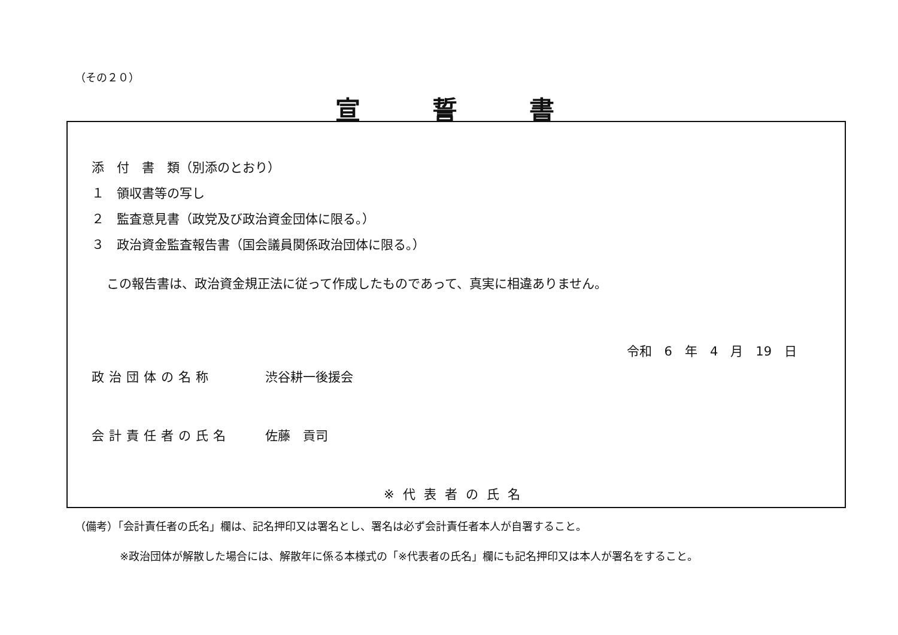（その２０）
宣誓書
添　付　書　類（別添のとおり）
１　領収書等の写し
２　監査意見書（政党及び政治資金団体に限る。）
３　政治資金監査報告書（国会議員関係政治団体に限る。）
この報告書は、政治資金規正法に従って作成したものであって、真実に相違ありません。
令和　6　年　4　月　19　日
政治団体の名称 渋谷耕一後援会
会計責任者の氏名 佐藤　貢司
※代表者の氏名
（備考）「会計責任者の氏名」欄は、記名押印又は署名とし、署名は必ず会計責任者本人が自署すること。
※政治団体が解散した場合には、解散年に係る本様式の「※代表者の氏名」欄にも記名押印又は本人が署名をすること。